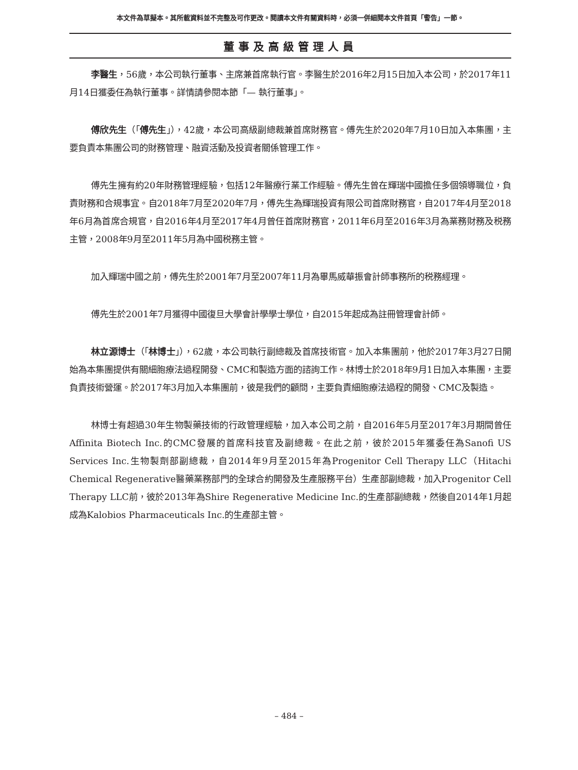本文件為草擬本。其所載資料並不完整及可作更改。閱讀本文件有關資料時，必須一併細閱本文件首頁「警告」一節。
董事及高級管理人員
李醫生，56歲，本公司執行董事、主席兼首席執行官。李醫生於2016年2月15日加入本公司，於2017年11月14日獲委任為執行董事。詳情請參閱本節「— 執行董事」。
傅欣先生（「傅先生」），42歲，本公司高級副總裁兼首席財務官。傅先生於2020年7月10日加入本集團，主要負責本集團公司的財務管理、融資活動及投資者關係管理工作。
傅先生擁有約20年財務管理經驗，包括12年醫療行業工作經驗。傅先生曾在輝瑞中國擔任多個領導職位，負責財務和合規事宜。自2018年7月至2020年7月，傅先生為輝瑞投資有限公司首席財務官，自2017年4月至2018年6月為首席合規官，自2016年4月至2017年4月曾任首席財務官，2011年6月至2016年3月為業務財務及税務主管，2008年9月至2011年5月為中國税務主管。
加入輝瑞中國之前，傅先生於2001年7月至2007年11月為畢馬威華振會計師事務所的税務經理。
傅先生於2001年7月獲得中國復旦大學會計學學士學位，自2015年起成為註冊管理會計師。
林立源博士（「林博士」），62歲，本公司執行副總裁及首席技術官。加入本集團前，他於2017年3月27日開始為本集團提供有關細胞療法過程開發、CMC和製造方面的諮詢工作。林博士於2018年9月1日加入本集團，主要負責技術營運。於2017年3月加入本集團前，彼是我們的顧問，主要負責細胞療法過程的開發、CMC及製造。
林博士有超過30年生物製藥技術的行政管理經驗，加入本公司之前，自2016年5月至2017年3月期間曾任Affinita Biotech Inc.的CMC發展的首席科技官及副總裁。在此之前，彼於2015年獲委任為Sanofi US Services Inc.生物製劑部副總裁，自2014年9月至2015年為Progenitor Cell Therapy LLC（Hitachi Chemical Regenerative醫藥業務部門的全球合約開發及生產服務平台）生產部副總裁，加入Progenitor Cell Therapy LLC前，彼於2013年為Shire Regenerative Medicine Inc.的生產部副總裁，然後自2014年1月起成為Kalobios Pharmaceuticals Inc.的生產部主管。
– 484 –